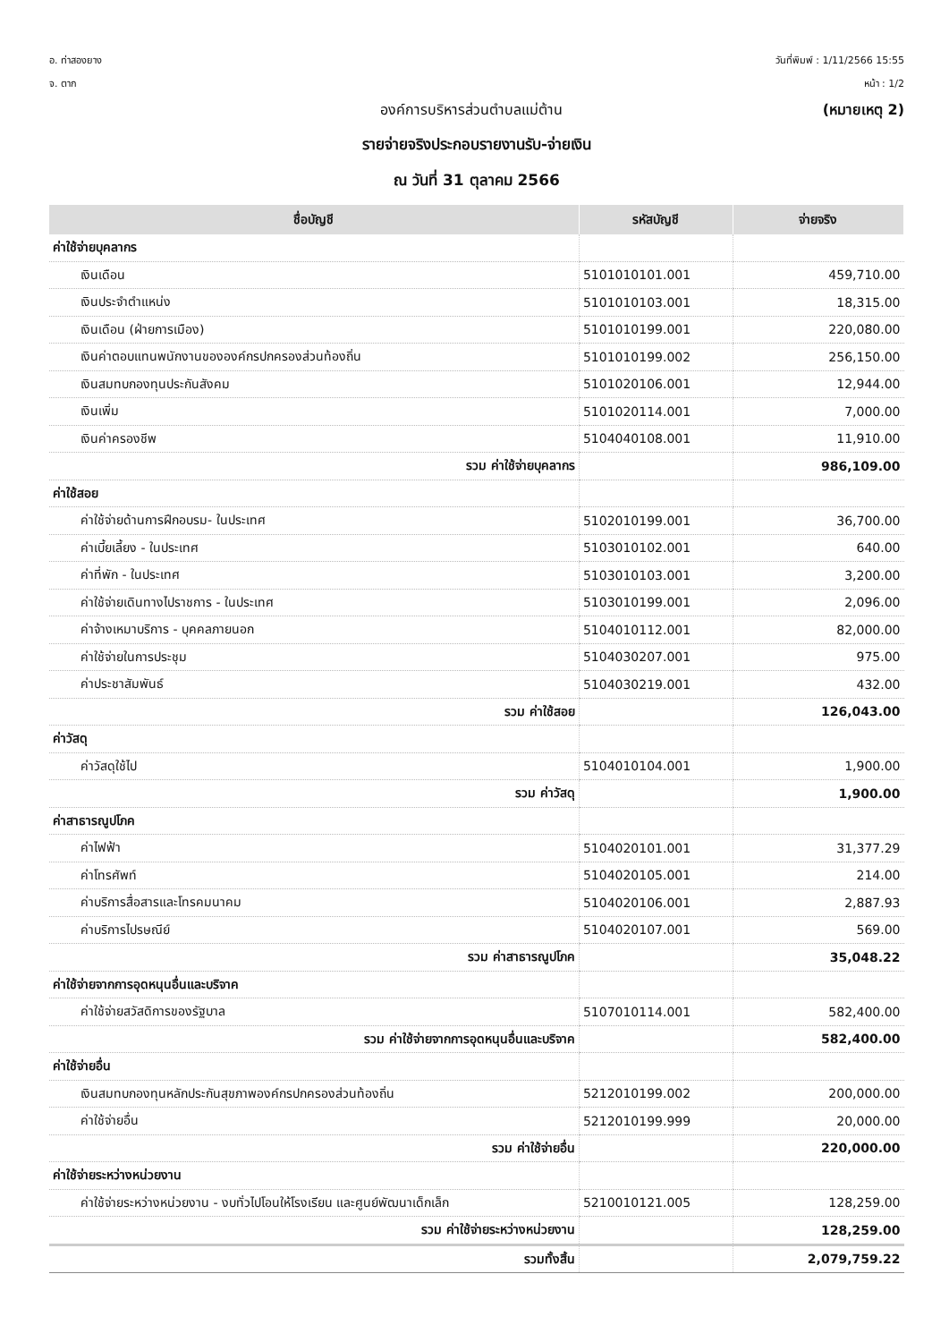อ. ท่าสองยาง
จ. ตาก
วันที่พิมพ์ : 1/11/2566 15:55
หน้า : 1/2
องค์การบริหารส่วนตำบลแม่ต้าน (หมายเหตุ 2)
รายจ่ายจริงประกอบรายงานรับ-จ่ายเงิน
ณ วันที่ 31 ตุลาคม 2566
| ชื่อบัญชี | รหัสบัญชี | จ่ายจริง |
| --- | --- | --- |
| ค่าใช้จ่ายบุคลากร | | |
| เงินเดือน | 5101010101.001 | 459,710.00 |
| เงินประจำตำแหน่ง | 5101010103.001 | 18,315.00 |
| เงินเดือน (ฝ่ายการเมือง) | 5101010199.001 | 220,080.00 |
| เงินค่าตอบแทนพนักงานขององค์กรปกครองส่วนท้องถิ่น | 5101010199.002 | 256,150.00 |
| เงินสมทบกองทุนประกันสังคม | 5101020106.001 | 12,944.00 |
| เงินเพิ่ม | 5101020114.001 | 7,000.00 |
| เงินค่าครองชีพ | 5104040108.001 | 11,910.00 |
| รวม ค่าใช้จ่ายบุคลากร | | 986,109.00 |
| ค่าใช้สอย | | |
| ค่าใช้จ่ายด้านการฝึกอบรม- ในประเทศ | 5102010199.001 | 36,700.00 |
| ค่าเบี้ยเลี้ยง - ในประเทศ | 5103010102.001 | 640.00 |
| ค่าที่พัก - ในประเทศ | 5103010103.001 | 3,200.00 |
| ค่าใช้จ่ายเดินทางไปราชการ - ในประเทศ | 5103010199.001 | 2,096.00 |
| ค่าจ้างเหมาบริการ - บุคคลภายนอก | 5104010112.001 | 82,000.00 |
| ค่าใช้จ่ายในการประชุม | 5104030207.001 | 975.00 |
| ค่าประชาสัมพันธ์ | 5104030219.001 | 432.00 |
| รวม ค่าใช้สอย | | 126,043.00 |
| ค่าวัสดุ | | |
| ค่าวัสดุใช้ไป | 5104010104.001 | 1,900.00 |
| รวม ค่าวัสดุ | | 1,900.00 |
| ค่าสาธารณูปโภค | | |
| ค่าไฟฟ้า | 5104020101.001 | 31,377.29 |
| ค่าโทรศัพท์ | 5104020105.001 | 214.00 |
| ค่าบริการสื่อสารและโทรคมนาคม | 5104020106.001 | 2,887.93 |
| ค่าบริการไปรษณีย์ | 5104020107.001 | 569.00 |
| รวม ค่าสาธารณูปโภค | | 35,048.22 |
| ค่าใช้จ่ายจากการอุดหนุนอื่นและบริจาค | | |
| ค่าใช้จ่ายสวัสดิการของรัฐบาล | 5107010114.001 | 582,400.00 |
| รวม ค่าใช้จ่ายจากการอุดหนุนอื่นและบริจาค | | 582,400.00 |
| ค่าใช้จ่ายอื่น | | |
| เงินสมทบกองทุนหลักประกันสุขภาพองค์กรปกครองส่วนท้องถิ่น | 5212010199.002 | 200,000.00 |
| ค่าใช้จ่ายอื่น | 5212010199.999 | 20,000.00 |
| รวม ค่าใช้จ่ายอื่น | | 220,000.00 |
| ค่าใช้จ่ายระหว่างหน่วยงาน | | |
| ค่าใช้จ่ายระหว่างหน่วยงาน - งบทั่วไปโอนให้โรงเรียน และศูนย์พัฒนาเด็กเล็ก | 5210010121.005 | 128,259.00 |
| รวม ค่าใช้จ่ายระหว่างหน่วยงาน | | 128,259.00 |
| รวมทั้งสิ้น | | 2,079,759.22 |